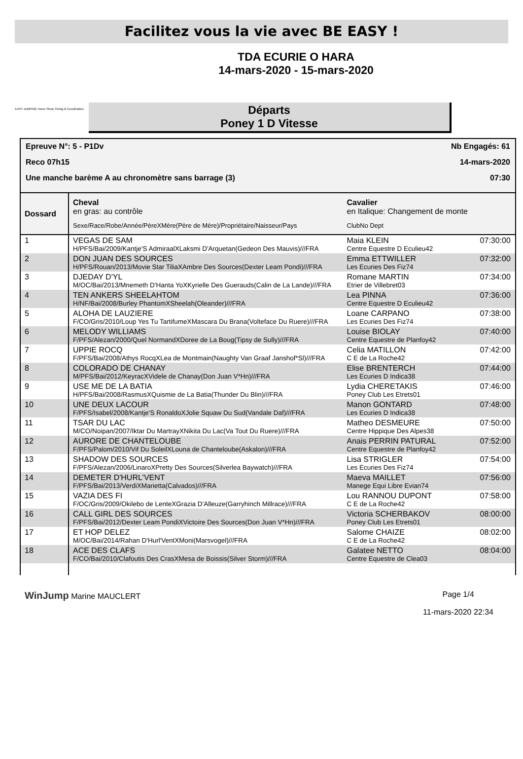Facilitez vous la vie avec BE EASY !
EASY JUMPING Horse Show Timing & Coordination
TDA ECURIE O HARA
14-mars-2020 - 15-mars-2020
Départs
Poney 1 D Vitesse
Epreuve N°: 5 - P1Dv Nb Engagés: 61
Reco 07h15 14-mars-2020
Une manche barème A au chronomètre sans barrage (3) 07:30
| Dossard | Cheval en gras: au contrôle Sexe/Race/Robe/Année/PèreXMère(Père de Mère)/Propriétaire/Naisseur/Pays | Cavalier en Italique: Changement de monte ClubNo Dept | |
| --- | --- | --- | --- |
| 1 | VEGAS DE SAM H/PFS/Bai/2009/Kantje'S AdmiraalXLaksmi D'Arquetan(Gedeon Des Mauvis)///FRA | Maia KLEIN Centre Equestre D Eculieu42 | 07:30:00 |
| 2 | DON JUAN DES SOURCES H/PFS/Rouan/2013/Movie Star TiliaXAmbre Des Sources(Dexter Leam Pondi)///FRA | Emma ETTWILLER Les Ecuries Des Fiz74 | 07:32:00 |
| 3 | DJEDAY D'YL M/OC/Bai/2013/Mnemeth D'Hanta YoXKyrielle Des Guerauds(Calin de La Lande)///FRA | Romane MARTIN Etrier de Villebret03 | 07:34:00 |
| 4 | TEN ANKERS SHEELAHTOM H/NF/Bai/2008/Burley PhantomXSheelah(Oleander)///FRA | Lea PINNA Centre Equestre D Eculieu42 | 07:36:00 |
| 5 | ALOHA DE LAUZIERE F/CO/Gris/2010/Loup Yes Tu TartifumeXMascara Du Brana(Volteface Du Ruere)///FRA | Loane CARPANO Les Ecuries Des Fiz74 | 07:38:00 |
| 6 | MELODY WILLIAMS F/PFS/Alezan/2000/Quel NormandXDoree de La Boug(Tipsy de Sully)///FRA | Louise BIOLAY Centre Equestre de Planfoy42 | 07:40:00 |
| 7 | UPPIE ROCQ F/PFS/Bai/2008/Athys RocqXLea de Montmain(Naughty Van Graaf Janshof*Sl)///FRA | Celia MATILLON C E de La Roche42 | 07:42:00 |
| 8 | COLORADO DE CHANAY M/PFS/Bai/2012/KeyracXVidele de Chanay(Don Juan V*Hn)///FRA | Elise BRENTERCH Les Ecuries D Indica38 | 07:44:00 |
| 9 | USE ME DE LA BATIA H/PFS/Bai/2008/RasmusXQuismie de La Batia(Thunder Du Blin)///FRA | Lydia CHERETAKIS Poney Club Les Etrets01 | 07:46:00 |
| 10 | UNE DEUX LACOUR F/PFS/Isabel/2008/Kantje'S RonaldoXJolie Squaw Du Sud(Vandale Daf)///FRA | Manon GONTARD Les Ecuries D Indica38 | 07:48:00 |
| 11 | TSAR DU LAC M/CO/Noipan/2007/Iktar Du MartrayXNikita Du Lac(Va Tout Du Ruere)///FRA | Matheo DESMEURE Centre Hippique Des Alpes38 | 07:50:00 |
| 12 | AURORE DE CHANTELOUBE F/PFS/Palom/2010/Vif Du SoleilXLouna de Chanteloube(Askalon)///FRA | Anais PERRIN PATURAL Centre Equestre de Planfoy42 | 07:52:00 |
| 13 | SHADOW DES SOURCES F/PFS/Alezan/2006/LinaroXPretty Des Sources(Silverlea Baywatch)///FRA | Lisa STRIGLER Les Ecuries Des Fiz74 | 07:54:00 |
| 14 | DEMETER D'HURL'VENT F/PFS/Bai/2013/VerdiXMarietta(Calvados)///FRA | Maeva MAILLET Manege Equi Libre Evian74 | 07:56:00 |
| 15 | VAZIA DES FI F/OC/Gris/2009/Okilebo de LenteXGrazia D'Alleuze(Garryhinch Millrace)///FRA | Lou RANNOU DUPONT C E de La Roche42 | 07:58:00 |
| 16 | CALL GIRL DES SOURCES F/PFS/Bai/2012/Dexter Leam PondiXVictoire Des Sources(Don Juan V*Hn)///FRA | Victoria SCHERBAKOV Poney Club Les Etrets01 | 08:00:00 |
| 17 | ET HOP DELEZ M/OC/Bai/2014/Rahan D'Hurl'VentXMoni(Marsvogel)///FRA | Salome CHAIZE C E de La Roche42 | 08:02:00 |
| 18 | ACE DES CLAFS F/CO/Bai/2010/Clafoutis Des CrasXMesa de Boissis(Silver Storm)///FRA | Galatee NETTO Centre Equestre de Clea03 | 08:04:00 |
WinJump Marine MAUCLERT Page 1/4
11-mars-2020 22:34